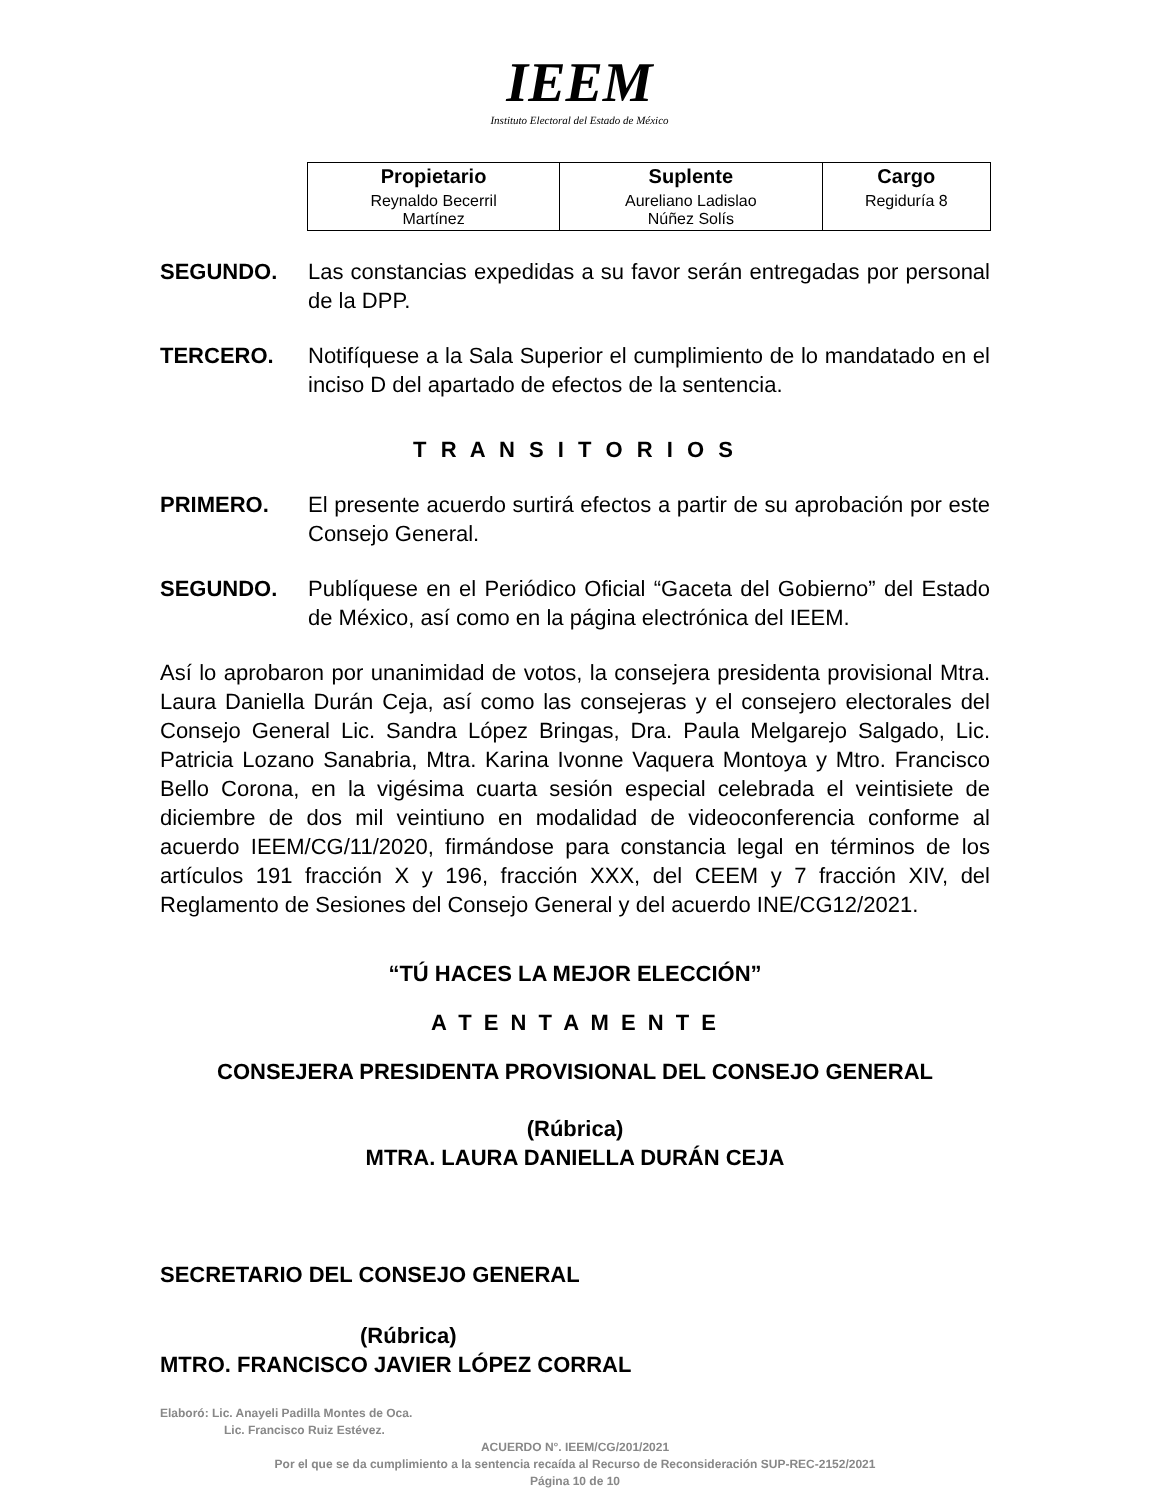IEEM
Instituto Electoral del Estado de México
| Propietario | Suplente | Cargo |
| --- | --- | --- |
| Reynaldo Becerril Martínez | Aureliano Ladislao Núñez Solís | Regiduría 8 |
SEGUNDO. Las constancias expedidas a su favor serán entregadas por personal de la DPP.
TERCERO. Notifíquese a la Sala Superior el cumplimiento de lo mandatado en el inciso D del apartado de efectos de la sentencia.
T R A N S I T O R I O S
PRIMERO. El presente acuerdo surtirá efectos a partir de su aprobación por este Consejo General.
SEGUNDO. Publíquese en el Periódico Oficial “Gaceta del Gobierno” del Estado de México, así como en la página electrónica del IEEM.
Así lo aprobaron por unanimidad de votos, la consejera presidenta provisional Mtra. Laura Daniella Durán Ceja, así como las consejeras y el consejero electorales del Consejo General Lic. Sandra López Bringas, Dra. Paula Melgarejo Salgado, Lic. Patricia Lozano Sanabria, Mtra. Karina Ivonne Vaquera Montoya y Mtro. Francisco Bello Corona, en la vigésima cuarta sesión especial celebrada el veintisiete de diciembre de dos mil veintiuno en modalidad de videoconferencia conforme al acuerdo IEEM/CG/11/2020, firmándose para constancia legal en términos de los artículos 191 fracción X y 196, fracción XXX, del CEEM y 7 fracción XIV, del Reglamento de Sesiones del Consejo General y del acuerdo INE/CG12/2021.
“TÚ HACES LA MEJOR ELECCIÓN”
A T E N T A M E N T E
CONSEJERA PRESIDENTA PROVISIONAL DEL CONSEJO GENERAL
(Rúbrica)
MTRA. LAURA DANIELLA DURÁN CEJA
SECRETARIO DEL CONSEJO GENERAL
(Rúbrica)
MTRO. FRANCISCO JAVIER LÓPEZ CORRAL
Elaboró: Lic. Anayeli Padilla Montes de Oca.
Lic. Francisco Ruiz Estévez.
ACUERDO N°. IEEM/CG/201/2021
Por el que se da cumplimiento a la sentencia recaída al Recurso de Reconsideración SUP-REC-2152/2021
Página 10 de 10